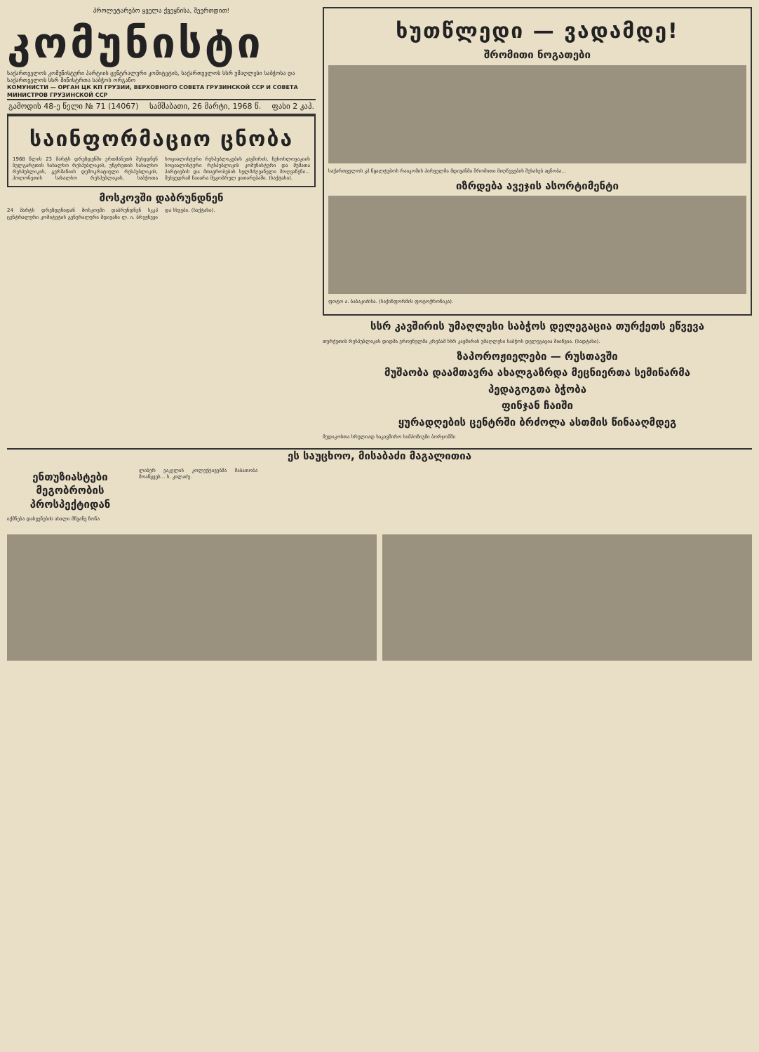პროლეტარებო ყველა ქვეყნისა, შეერთდით!
კომუნისტი
საქართველოს კომუნისტური პარტიის ცენტრალური კომიტეტის, საქართველოს სსრ უმაღლესი საბჭოსა და საქართველოს სსრ მინისტრთა საბჭოს ორგანო
КОМУНИСТИ — ОРГАН ЦК КП ГРУЗИИ, ВЕРХОВНОГО СОВЕТА ГРУЗИНСКОЙ ССР И СОВЕТА МИНИСТРОВ ГРУЗИНСКОЙ ССР
გამოდის 48-ე წელი № 71 (14067) სამშაბათი, 26 მარტი, 1968 წ. ფასი 2 კაპ.
საინფორმაციო ცნობა
1968 წლის 23 მარტს დრეზდენში ერთმანეთს შეხვდნენ ბულგარეთის სახალხო რესპუბლიკის, უნგრეთის სახალხო რესპუბლიკის, გერმანიის დემოკრატიული რესპუბლიკის, პოლონეთის სახალხო რესპუბლიკის, საბჭოთა სოციალისტური რესპუბლიკების კავშირის, ჩეხოსლოვაკიის სოციალისტური რესპუბლიკის კომუნისტური და მუშათა პარტიების და მთავრობების ხელმძღვანელი მოღვაწენი... შეხვედრამ ჩაიარა მეგობრულ ვითარებაში. (საქტასი).
მოსკოვში დაბრუნდნენ
24 მარტს დრეზდენიდან მოსკოვში დაბრუნდნენ სკკპ ცენტრალური კომიტეტის გენერალური მდივანი ლ. ი. ბრეჟნევი და სხვები. (საქტასი).
ხუთწლედი — ვადამდე!
შრომითი ნოგათები
საქართველოს კპ წყალტუბოს რაიკომის პირველმა მდივანმა შრომითი მიღწევების შესახებ აცნობა...
იზრდება ავეჯის ასორტიმენტი
ფოტო ა. ბაბაკიძისა. (საქინფორმის ფოტოქრონიკა).
სსრ კავშირის უმაღლესი საბჭოს დელეგაცია თურქეთს ეწვევა
თურქეთის რესპუბლიკის დიდმა ეროვნულმა კრებამ სსრ კავშირის უმაღლესი საბჭოს დელეგაცია მიიწვია. (სადტასი).
ზაპოროჟიელები — რუსთავში
მუშაობა დაამთავრა ახალგაზრდა მეცნიერთა სემინარმა
პედაგოგთა ბჭობა
ფინჯან ჩაიში
ყურადღების ცენტრში ბრძოლა ასთმის წინააღმდეგ
მედიკოსთა სრულიად საკავშირო სიმპოზიუმი ბორჯომში
ეს საუცხოო, მისაბაძი მაგალითია
ენთუზიასტები მეგობრობის პროსპექტიდან
იქმნება დასვენების ახალი მწვანე ზონა
ლიბერ ვაკელის კოლექტივებმა შაბათობა მოაწყვეს... ს. კილაძე.